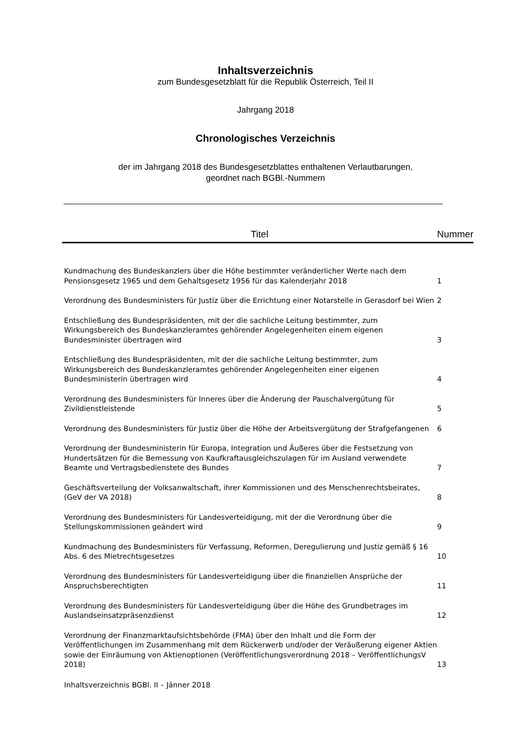Inhaltsverzeichnis
zum Bundesgesetzblatt für die Republik Österreich, Teil II
Jahrgang 2018
Chronologisches Verzeichnis
der im Jahrgang 2018 des Bundesgesetzblattes enthaltenen Verlautbarungen,
geordnet nach BGBl.-Nummern
| Titel | Nummer |
| --- | --- |
| Kundmachung des Bundeskanzlers über die Höhe bestimmter veränderlicher Werte nach dem Pensionsgesetz 1965 und dem Gehaltsgesetz 1956 für das Kalenderjahr 2018 | 1 |
| Verordnung des Bundesministers für Justiz über die Errichtung einer Notarstelle in Gerasdorf bei Wien | 2 |
| Entschließung des Bundespräsidenten, mit der die sachliche Leitung bestimmter, zum Wirkungsbereich des Bundeskanzleramtes gehörender Angelegenheiten einem eigenen Bundesminister übertragen wird | 3 |
| Entschließung des Bundespräsidenten, mit der die sachliche Leitung bestimmter, zum Wirkungsbereich des Bundeskanzleramtes gehörender Angelegenheiten einer eigenen Bundesministerin übertragen wird | 4 |
| Verordnung des Bundesministers für Inneres über die Änderung der Pauschalvergütung für Zivildienstleistende | 5 |
| Verordnung des Bundesministers für Justiz über die Höhe der Arbeitsvergütung der Strafgefangenen | 6 |
| Verordnung der Bundesministerin für Europa, Integration und Äußeres über die Festsetzung von Hundertsätzen für die Bemessung von Kaufkraftausgleichszulagen für im Ausland verwendete Beamte und Vertragsbedienstete des Bundes | 7 |
| Geschäftsverteilung der Volksanwaltschaft, ihrer Kommissionen und des Menschenrechtsbeirates, (GeV der VA 2018) | 8 |
| Verordnung des Bundesministers für Landesverteidigung, mit der die Verordnung über die Stellungskommissionen geändert wird | 9 |
| Kundmachung des Bundesministers für Verfassung, Reformen, Deregulierung und Justiz gemäß § 16 Abs. 6 des Mietrechtsgesetzes | 10 |
| Verordnung des Bundesministers für Landesverteidigung über die finanziellen Ansprüche der Anspruchsberechtigten | 11 |
| Verordnung des Bundesministers für Landesverteidigung über die Höhe des Grundbetrages im Auslandseinsatzpräsenzdienst | 12 |
| Verordnung der Finanzmarktaufsichtsbehörde (FMA) über den Inhalt und die Form der Veröffentlichungen im Zusammenhang mit dem Rückerwerb und/oder der Veräußerung eigener Aktien sowie der Einräumung von Aktienoptionen (Veröffentlichungsverordnung 2018 – VeröffentlichungsV 2018) | 13 |
Inhaltsverzeichnis BGBl. II – Jänner 2018